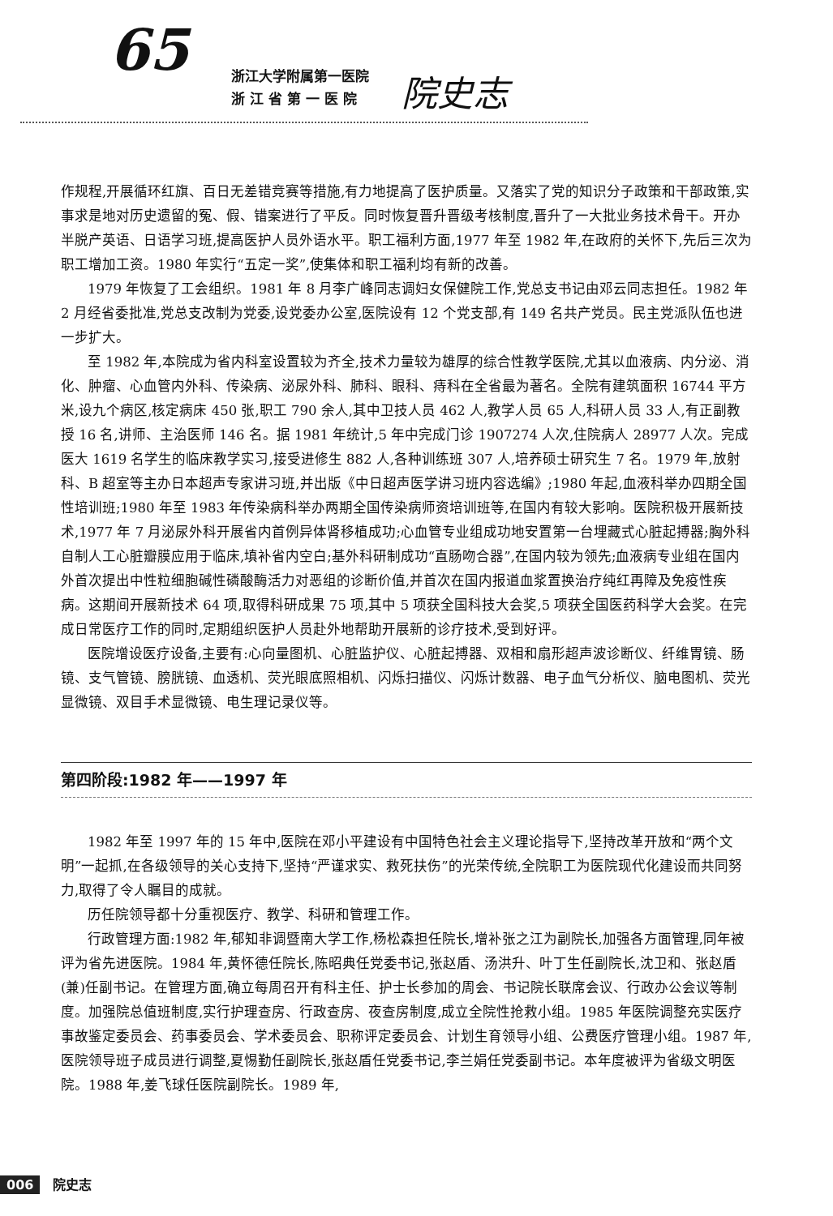65
浙江大学附属第一医院
浙 江 省 第 一 医 院
院史志
作规程,开展循环红旗、百日无差错竞赛等措施,有力地提高了医护质量。又落实了党的知识分子政策和干部政策,实事求是地对历史遗留的冤、假、错案进行了平反。同时恢复晋升晋级考核制度,晋升了一大批业务技术骨干。开办半脱产英语、日语学习班,提高医护人员外语水平。职工福利方面,1977 年至 1982 年,在政府的关怀下,先后三次为职工增加工资。1980 年实行“五定一奖”,使集体和职工福利均有新的改善。
1979 年恢复了工会组织。1981 年 8 月李广峰同志调妇女保健院工作,党总支书记由邓云同志担任。1982 年 2 月经省委批准,党总支改制为党委,设党委办公室,医院设有 12 个党支部,有 149 名共产党员。民主党派队伍也进一步扩大。
至 1982 年,本院成为省内科室设置较为齐全,技术力量较为雄厚的综合性教学医院,尤其以血液病、内分泌、消化、肿瘤、心血管内外科、传染病、泌尿外科、肺科、眼科、痔科在全省最为著名。全院有建筑面积 16744 平方米,设九个病区,核定病床 450 张,职工 790 余人,其中卫技人员 462 人,教学人员 65 人,科研人员 33 人,有正副教授 16 名,讲师、主治医师 146 名。据 1981 年统计,5 年中完成门诊 1907274 人次,住院病人 28977 人次。完成医大 1619 名学生的临床教学实习,接受进修生 882 人,各种训练班 307 人,培养硕士研究生 7 名。1979 年,放射科、B 超室等主办日本超声专家讲习班,并出版《中日超声医学讲习班内容选编》;1980 年起,血液科举办四期全国性培训班;1980 年至 1983 年传染病科举办两期全国传染病师资培训班等,在国内有较大影响。医院积极开展新技术,1977 年 7 月泌尿外科开展省内首例异体肾移植成功;心血管专业组成功地安置第一台埋藏式心脏起搏器;胸外科自制人工心脏瓣膜应用于临床,填补省内空白;基外科研制成功“直肠吻合器”,在国内较为领先;血液病专业组在国内外首次提出中性粒细胞碱性磷酸酶活力对恶组的诊断价值,并首次在国内报道血浆置换治疗纯红再障及免疫性疾病。这期间开展新技术 64 项,取得科研成果 75 项,其中 5 项获全国科技大会奖,5 项获全国医药科学大会奖。在完成日常医疗工作的同时,定期组织医护人员赴外地帮助开展新的诊疗技术,受到好评。
医院增设医疗设备,主要有:心向量图机、心脏监护仪、心脏起搏器、双相和扇形超声波诊断仪、纤维胃镜、肠镜、支气管镜、膀胱镜、血透机、荧光眼底照相机、闪烁扫描仪、闪烁计数器、电子血气分析仪、脑电图机、荧光显微镜、双目手术显微镜、电生理记录仪等。
第四阶段:1982 年——1997 年
1982 年至 1997 年的 15 年中,医院在邓小平建设有中国特色社会主义理论指导下,坚持改革开放和“两个文明”一起抓,在各级领导的关心支持下,坚持“严谨求实、救死扶伤”的光荣传统,全院职工为医院现代化建设而共同努力,取得了令人瞩目的成就。
历任院领导都十分重视医疗、教学、科研和管理工作。
行政管理方面:1982 年,郁知非调暨南大学工作,杨松森担任院长,增补张之江为副院长,加强各方面管理,同年被评为省先进医院。1984 年,黄怀德任院长,陈昭典任党委书记,张赵盾、汤洪升、叶丁生任副院长,沈卫和、张赵盾(兼)任副书记。在管理方面,确立每周召开有科主任、护士长参加的周会、书记院长联席会议、行政办公会议等制度。加强院总值班制度,实行护理查房、行政查房、夜查房制度,成立全院性抢救小组。1985 年医院调整充实医疗事故鉴定委员会、药事委员会、学术委员会、职称评定委员会、计划生育领导小组、公费医疗管理小组。1987 年,医院领导班子成员进行调整,夏惕勤任副院长,张赵盾任党委书记,李兰娟任党委副书记。本年度被评为省级文明医院。1988 年,姜飞球任医院副院长。1989 年,
006 院史志